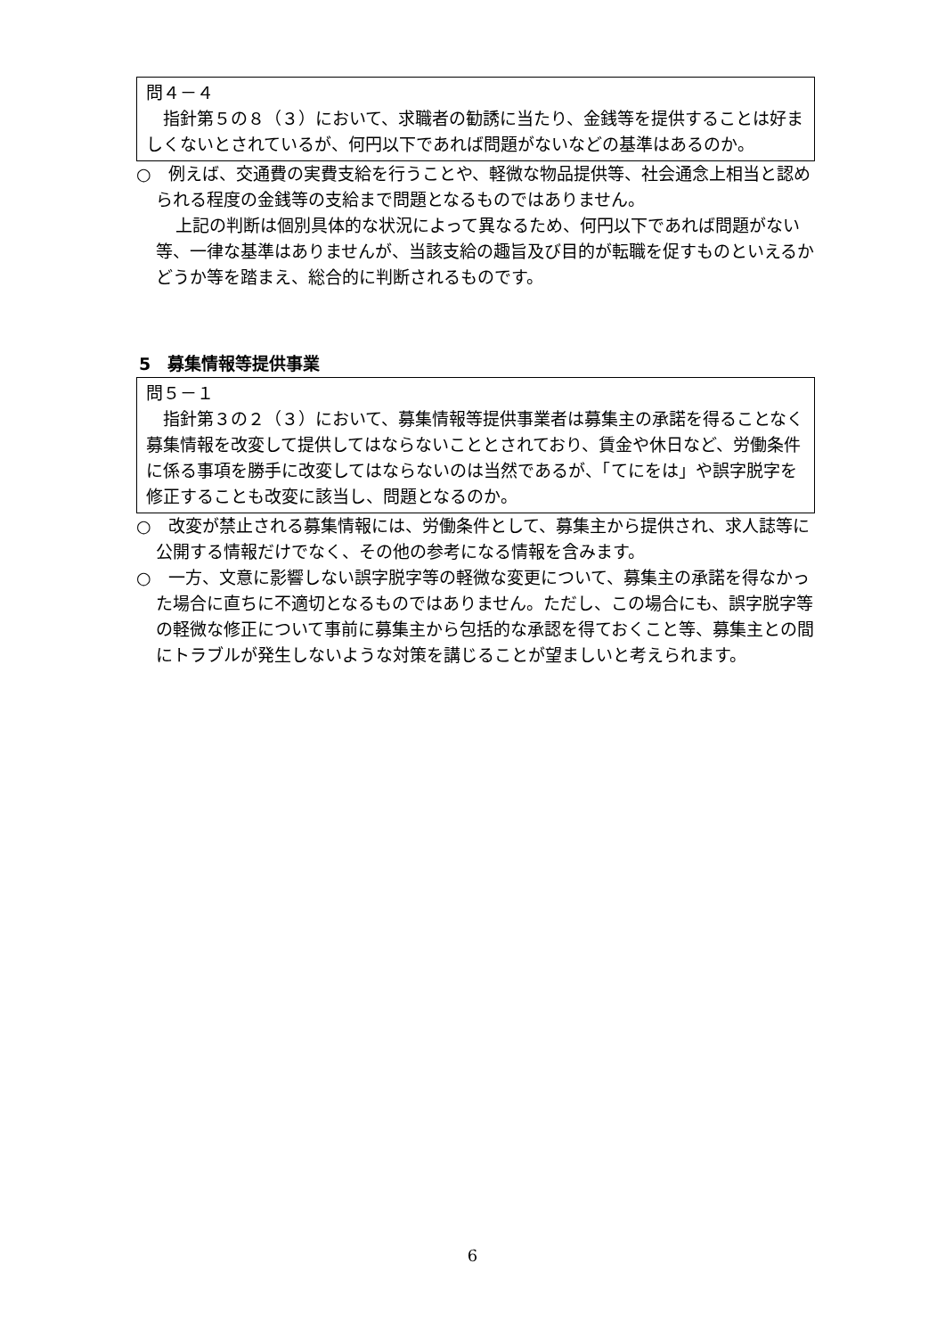問４－４
　指針第５の８（３）において、求職者の勧誘に当たり、金銭等を提供することは好ましくないとされているが、何円以下であれば問題がないなどの基準はあるのか。
○　例えば、交通費の実費支給を行うことや、軽微な物品提供等、社会通念上相当と認められる程度の金銭等の支給まで問題となるものではありません。
上記の判断は個別具体的な状況によって異なるため、何円以下であれば問題がない等、一律な基準はありませんが、当該支給の趣旨及び目的が転職を促すものといえるかどうか等を踏まえ、総合的に判断されるものです。
5　募集情報等提供事業
問５－１
　指針第３の２（３）において、募集情報等提供事業者は募集主の承諾を得ることなく募集情報を改変して提供してはならないこととされており、賃金や休日など、労働条件に係る事項を勝手に改変してはならないのは当然であるが、「てにをは」や誤字脱字を修正することも改変に該当し、問題となるのか。
○　改変が禁止される募集情報には、労働条件として、募集主から提供され、求人誌等に公開する情報だけでなく、その他の参考になる情報を含みます。
○　一方、文意に影響しない誤字脱字等の軽微な変更について、募集主の承諾を得なかった場合に直ちに不適切となるものではありません。ただし、この場合にも、誤字脱字等の軽微な修正について事前に募集主から包括的な承認を得ておくこと等、募集主との間にトラブルが発生しないような対策を講じることが望ましいと考えられます。
6